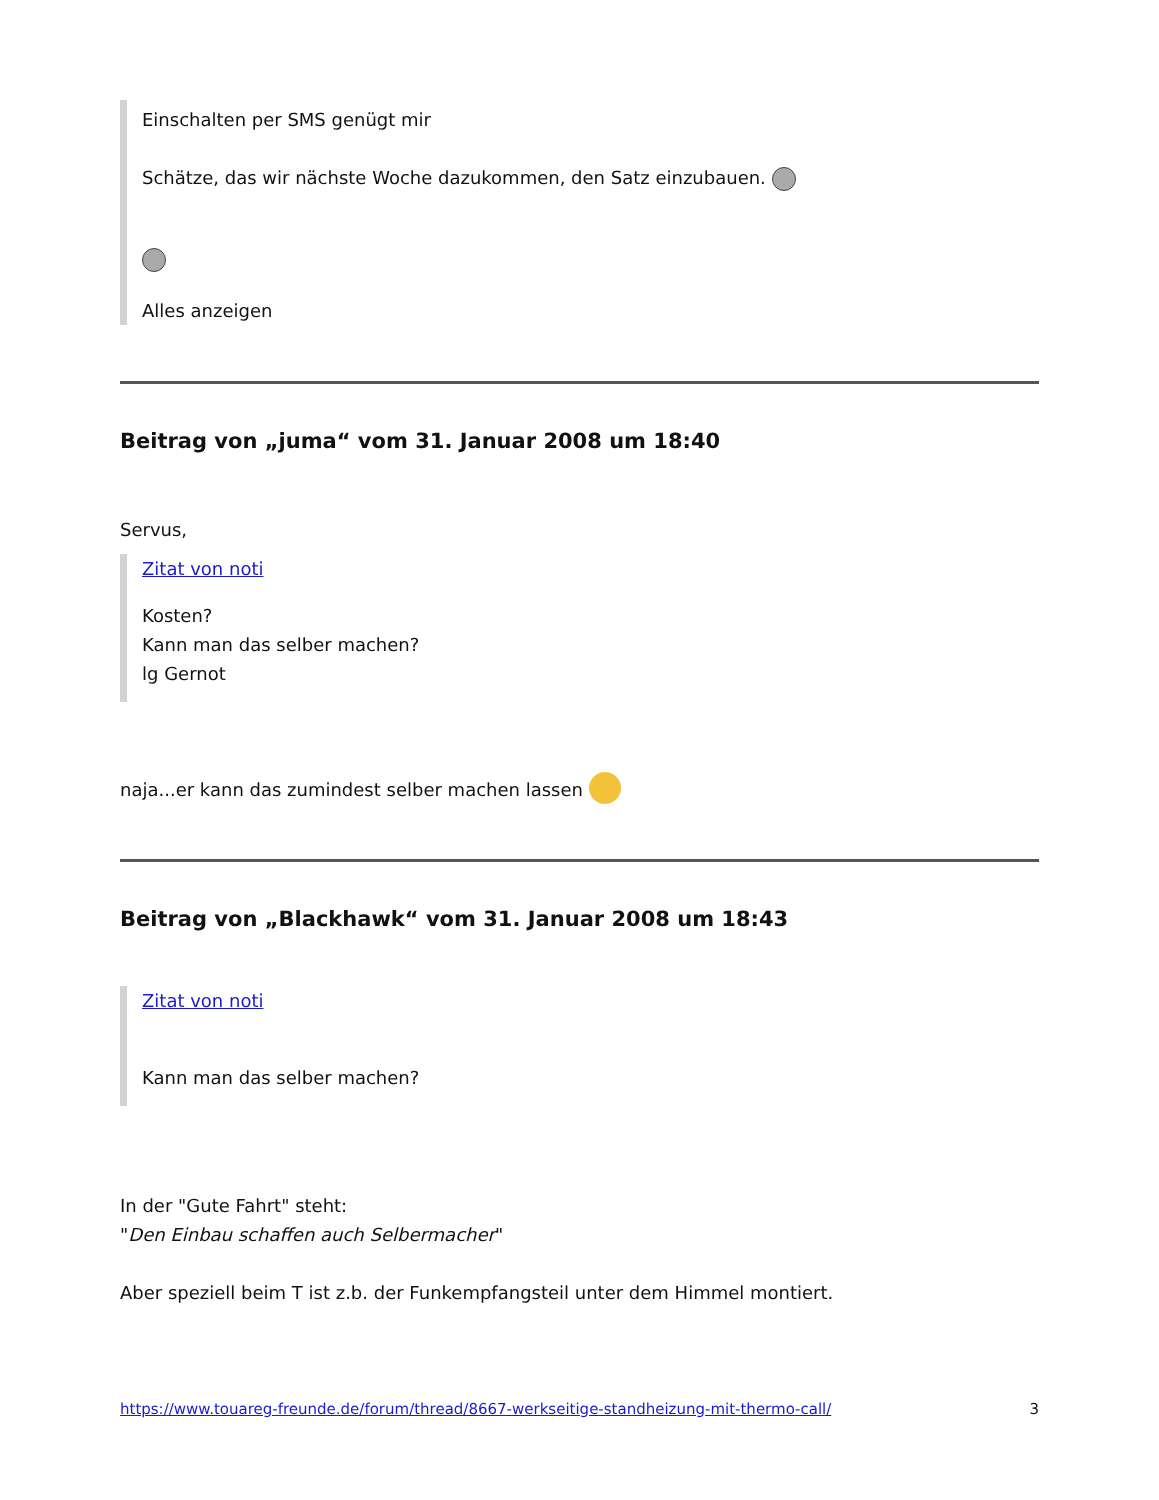Einschalten per SMS genügt mir
Schätze, das wir nächste Woche dazukommen, den Satz einzubauen.
Alles anzeigen
Beitrag von „juma“ vom 31. Januar 2008 um 18:40
Servus,
Zitat von noti
Kosten?
Kann man das selber machen?
lg Gernot
naja...er kann das zumindest selber machen lassen
Beitrag von „Blackhawk“ vom 31. Januar 2008 um 18:43
Zitat von noti
Kann man das selber machen?
In der "Gute Fahrt" steht:
"Den Einbau schaffen auch Selbermacher"
Aber speziell beim T ist z.b. der Funkempfangsteil unter dem Himmel montiert.
https://www.touareg-freunde.de/forum/thread/8667-werkseitige-standheizung-mit-thermo-call/ 3